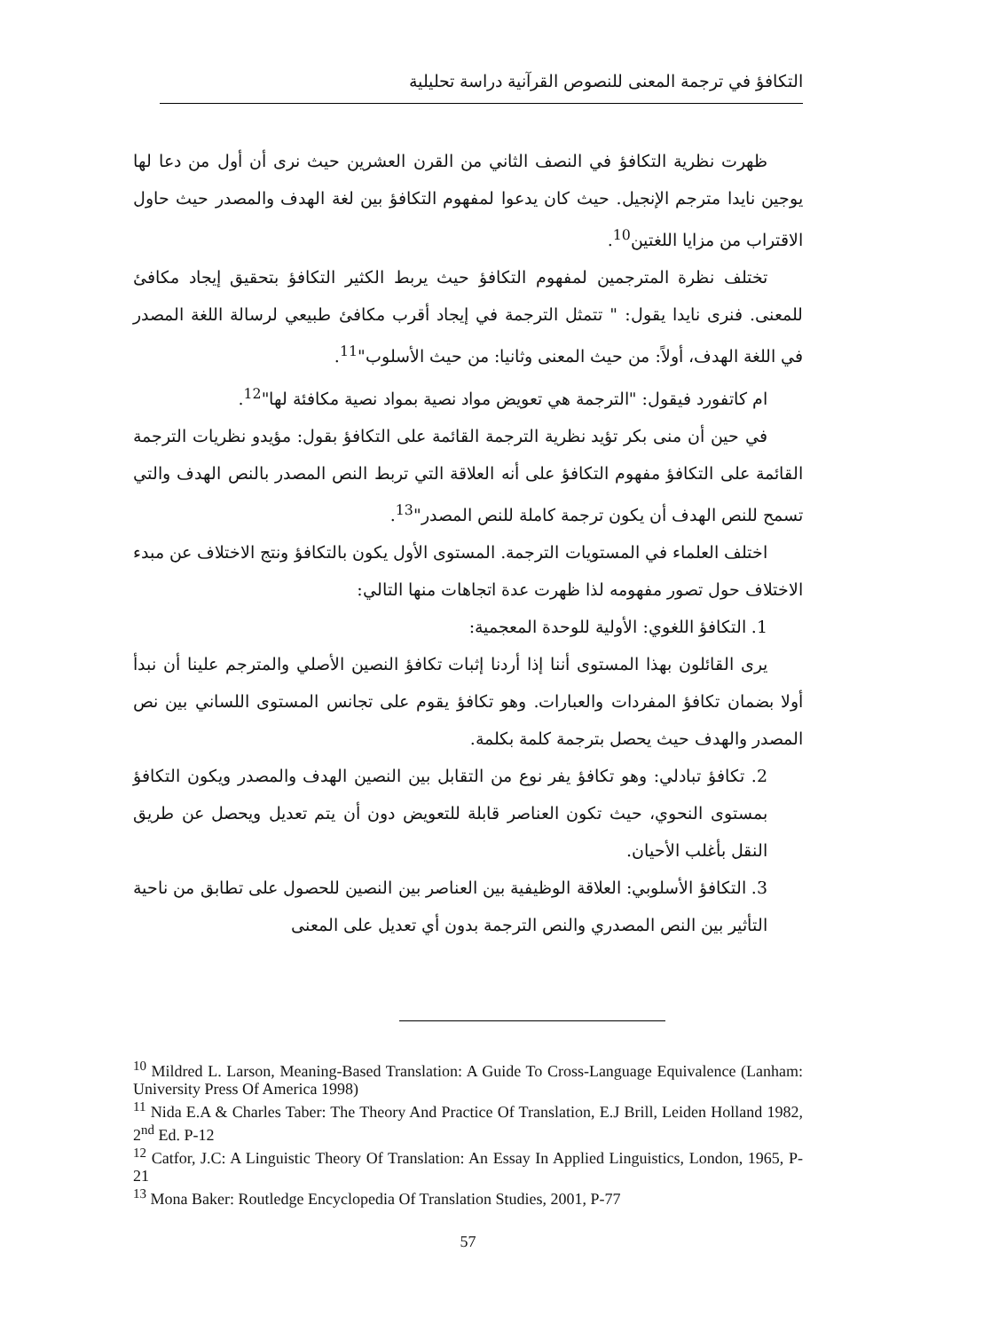التكافؤ في ترجمة المعنى للنصوص القرآنية دراسة تحليلية
ظهرت نظرية التكافؤ في النصف الثاني من القرن العشرين حيث نرى أن أول من دعا لها يوجين نايدا مترجم الإنجيل. حيث كان يدعوا لمفهوم التكافؤ بين لغة الهدف والمصدر حيث حاول الاقتراب من مزايا اللغتين<sup>10</sup>.
تختلف نظرة المترجمين لمفهوم التكافؤ حيث يربط الكثير التكافؤ بتحقيق إيجاد مكافئ للمعنى. فنرى نايدا يقول: " تتمثل الترجمة في إيجاد أقرب مكافئ طبيعي لرسالة اللغة المصدر في اللغة الهدف، أولاً: من حيث المعنى وثانيا: من حيث الأسلوب"<sup>11</sup>.
ام كاتفورد فيقول: "الترجمة هي تعويض مواد نصية بمواد نصية مكافئة لها"<sup>12</sup>.
في حين أن منى بكر تؤيد نظرية الترجمة القائمة على التكافؤ بقول: مؤيدو نظريات الترجمة القائمة على التكافؤ مفهوم التكافؤ على أنه العلاقة التي تربط النص المصدر بالنص الهدف والتي تسمح للنص الهدف أن يكون ترجمة كاملة للنص المصدر"<sup>13</sup>.
اختلف العلماء في المستويات الترجمة. المستوى الأول يكون بالتكافؤ ونتج الاختلاف عن مبدء الاختلاف حول تصور مفهومه لذا ظهرت عدة اتجاهات منها التالي:
1. التكافؤ اللغوي: الأولية للوحدة المعجمية:
يرى القائلون بهذا المستوى أننا إذا أردنا إثبات تكافؤ النصين الأصلي والمترجم علينا أن نبدأ أولا بضمان تكافؤ المفردات والعبارات. وهو تكافؤ يقوم على تجانس المستوى اللساني بين نص المصدر والهدف حيث يحصل بترجمة كلمة بكلمة.
2. تكافؤ تبادلي: وهو تكافؤ يفر نوع من التقابل بين النصين الهدف والمصدر ويكون التكافؤ بمستوى النحوي، حيث تكون العناصر قابلة للتعويض دون أن يتم تعديل ويحصل عن طريق النقل بأغلب الأحيان.
3. التكافؤ الأسلوبي: العلاقة الوظيفية بين العناصر بين النصين للحصول على تطابق من ناحية التأثير بين النص المصدري والنص الترجمة بدون أي تعديل على المعنى
<sup>10</sup> Mildred L. Larson, Meaning-Based Translation: A Guide To Cross-Language Equivalence (Lanham: University Press Of America 1998)
<sup>11</sup> Nida E.A & Charles Taber: The Theory And Practice Of Translation, E.J Brill, Leiden Holland 1982, 2<sup>nd</sup> Ed. P-12
<sup>12</sup> Catfor, J.C: A Linguistic Theory Of Translation: An Essay In Applied Linguistics, London, 1965, P-21
<sup>13</sup> Mona Baker: Routledge Encyclopedia Of Translation Studies, 2001, P-77
57